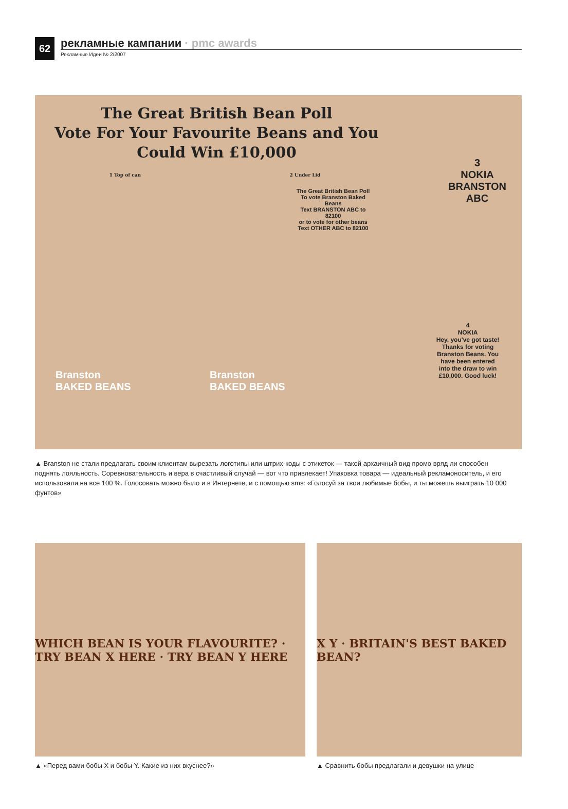62
рекламные кампании · pmc awards
Рекламные Идеи № 2/2007
The Great British Bean Poll
Vote For Your Favourite Beans and You
Could Win £10,000
1 Top of can 2 Under Lid
The Great British Bean Poll
To vote Branston Baked Beans
Text BRANSTON ABC to 82100
or to vote for other beans
Text OTHER ABC to 82100
3
NOKIA
BRANSTON
ABC
4
NOKIA
Hey, you've got taste! Thanks for voting Branston Beans. You have been entered into the draw to win £10,000. Good luck!
Branston
BAKED BEANS
Branston
BAKED BEANS
▲ Branston не стали предлагать своим клиентам вырезать логотипы или штрих-коды с этикеток — такой архаичный вид промо вряд ли способен поднять лояльность. Соревновательность и вера в счастливый случай — вот что привлекает! Упаковка товара — идеальный рекламоноситель, и его использовали на все 100 %. Голосовать можно было и в Интернете, и с помощью sms: «Голосуй за твои любимые бобы, и ты можешь выиграть 10 000 фунтов»
WHICH BEAN IS YOUR FLAVOURITE? · TRY BEAN X HERE · TRY BEAN Y HERE
▲ «Перед вами бобы X и бобы Y. Какие из них вкуснее?»
X Y · BRITAIN'S BEST BAKED BEAN?
▲ Сравнить бобы предлагали и девушки на улице